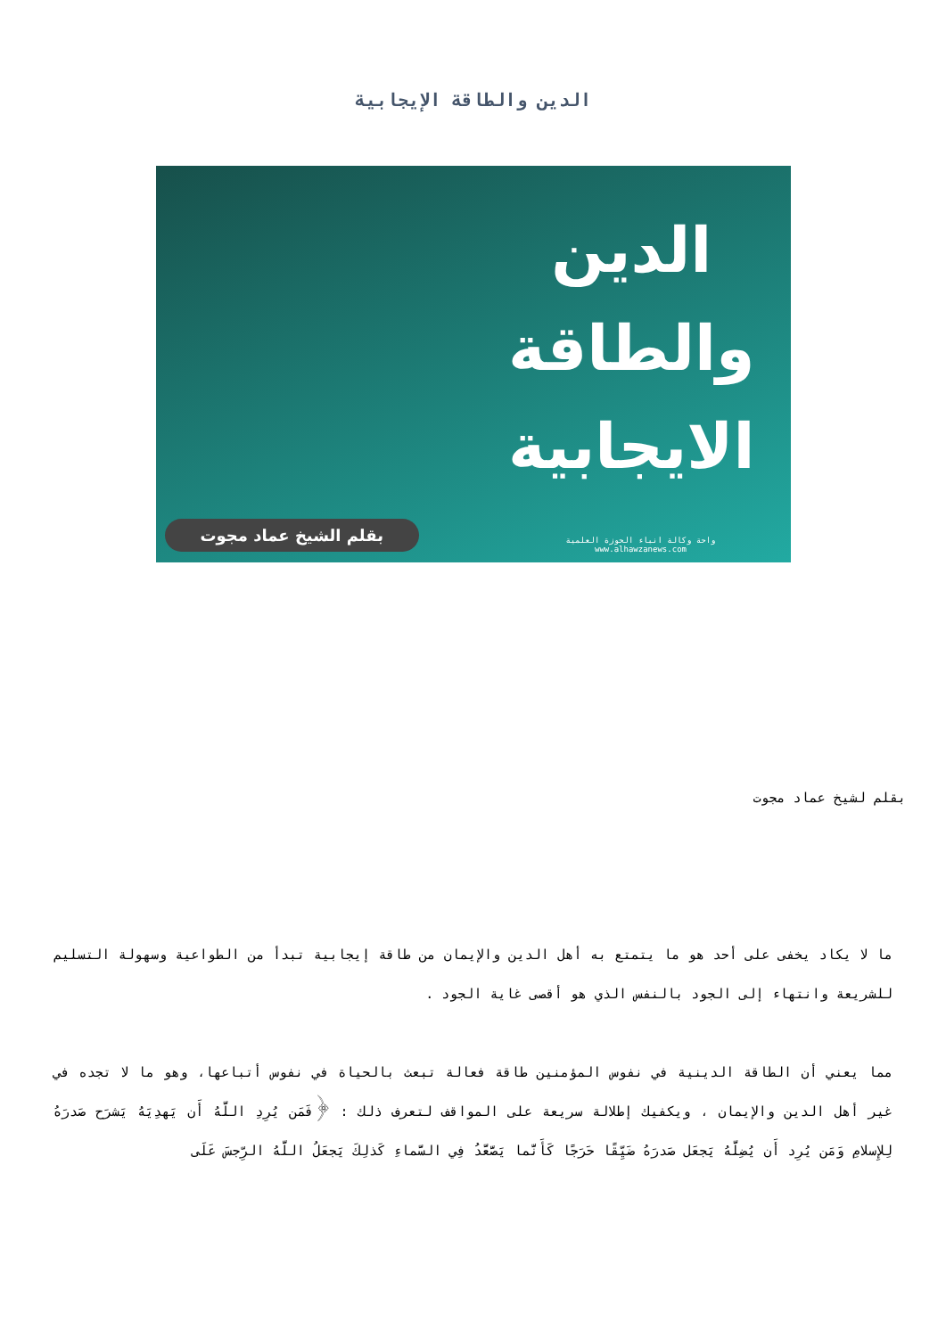الدين والطاقة الإيجابية
الدين
والطاقة
الايجابية
واحة وكالة انباء الحوزة العلمية
www.alhawzanews.com
بقلم الشيخ عماد مجوت
بقلم لشيخ عماد مجوت
ما لا يكاد يخفى على أحد هو ما يتمتع به أهل الدين والإيمان من طاقة إيجابية تبدأ من الطواعية وسهولة التسليم للشريعة وانتهاء إلى الجود بالنفس الذي هو أقصى غاية الجود .
مما يعني أن الطاقة الدينية في نفوس المؤمنين طاقة فعالة تبعث بالحياة في نفوس أتباعها، وهو ما لا تجده في غير أهل الدين والإيمان ، ويكفيك إطلالة سريعة على المواقف لتعرف ذلك : ﴿فَمَن يُرِدِ اللَّهُ أَن يَهدِيَهُ يَشرَح صَدرَهُ لِلإِسلامِ وَمَن يُرِد أَن يُضِلَّهُ يَجعَل صَدرَهُ ضَيِّقًا حَرَجًا كَأَنَّما يَصَّعَّدُ فِي السَّماءِ كَذلِكَ يَجعَلُ اللَّهُ الرِّجسَ عَلَى